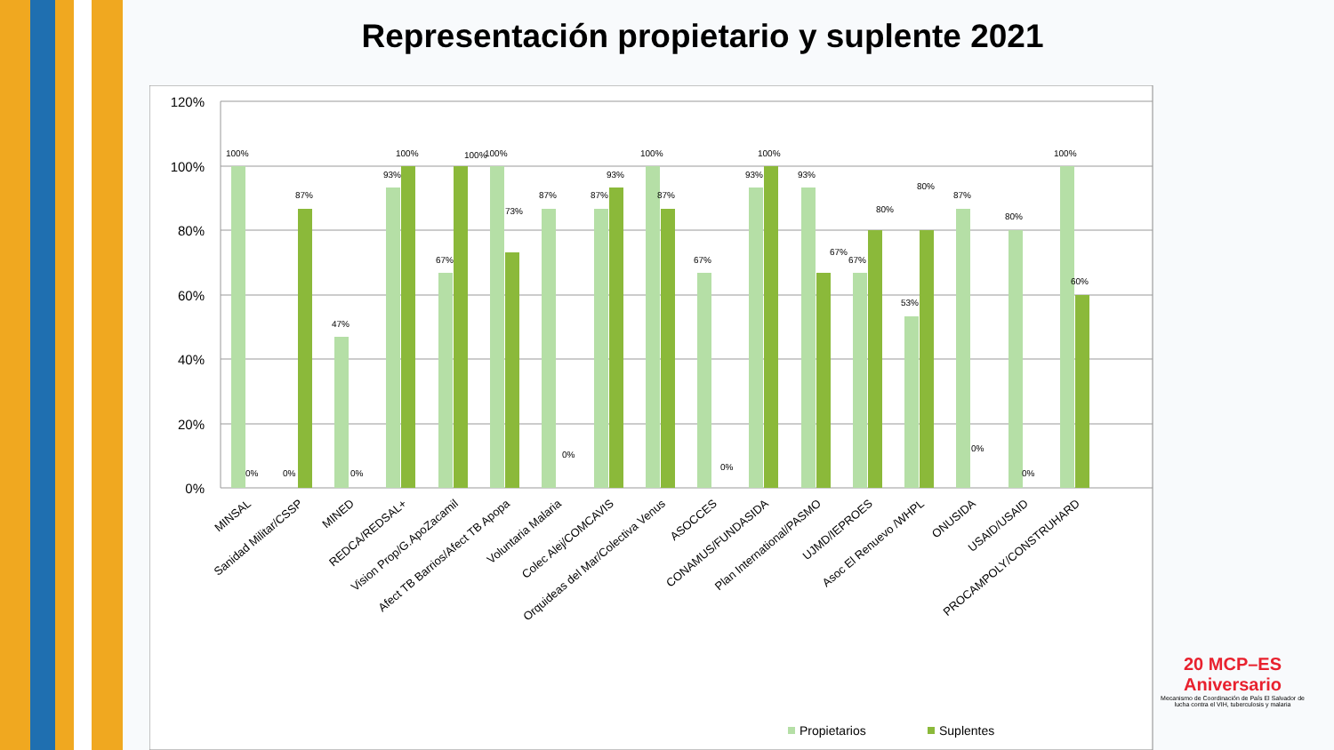Representación propietario y suplente 2021
120%
100%
80%
60%
40%
20%
0%
100%
0%
0%
87%
47%
0%
93%
100%
67%
100%
100%
73%
87%
0%
87%
93%
100%
87%
67%
0%
93%
100%
93%
67%
67%
80%
53%
80%
87%
0%
80%
0%
100%
60%
MINSAL
Sanidad Militar/CSSP
MINED
REDCA/REDSAL+
Vision Prop/G.ApoZacamil
Afect TB Barrios/Afect TB Apopa
Voluntaria Malaria
Colec Alej/COMCAVIS
Orquideas del Mar/Colectiva Venus
ASOCCES
CONAMUS/FUNDASIDA
Plan International/PASMO
UJMD/IEPROES
Asoc El Renuevo /WHPL
ONUSIDA
USAID/USAID
PROCAMPOLY/CONSTRUHARD
Propietarios
Suplentes
20 MCP–ES Aniversario
Mecanismo de Coordinación de País El Salvador de lucha contra el VIH, tuberculosis y malaria